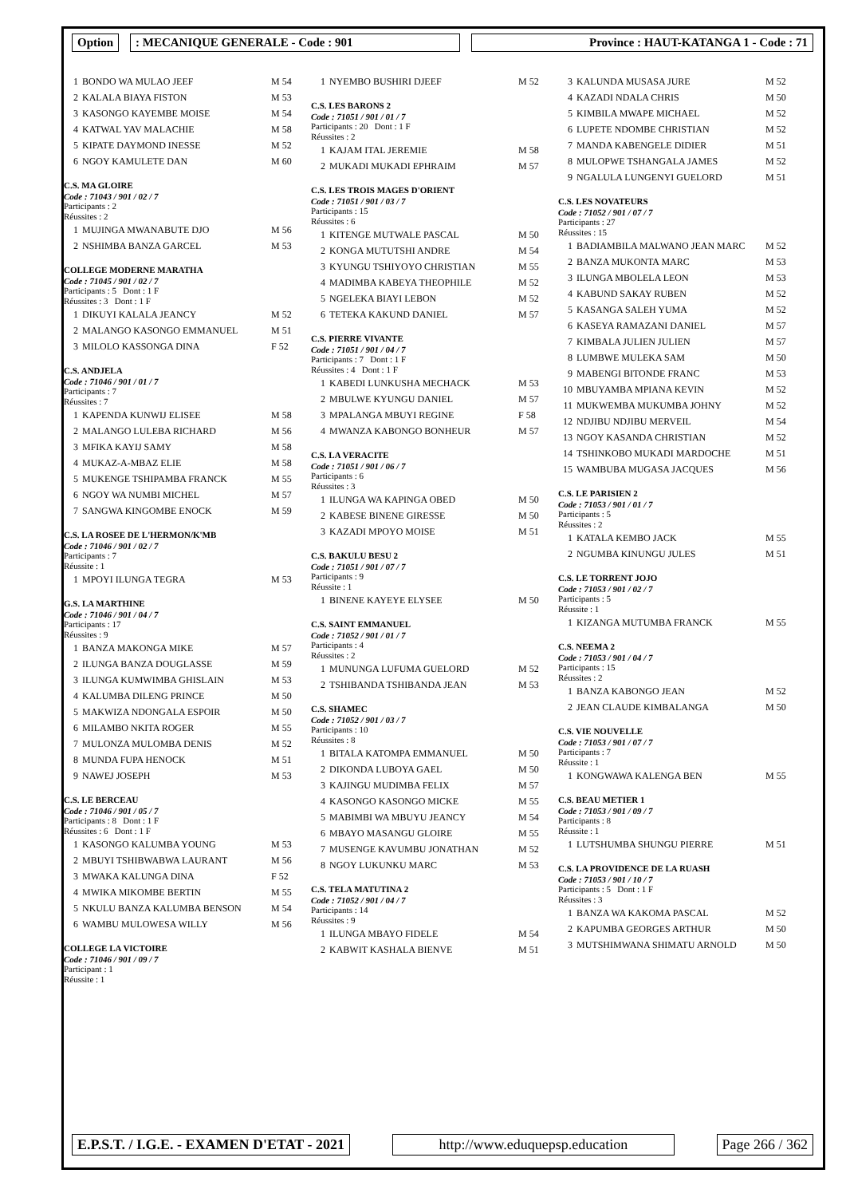Option : MECANIQUE GENERALE - Code : 901 Province : HAUT-KATANGA 1 - Code : 71
| 1 | BONDO WA MULAO JEEF | M 54 |
| 2 | KALALA BIAYA FISTON | M 53 |
| 3 | KASONGO KAYEMBE MOISE | M 54 |
| 4 | KATWAL YAV MALACHIE | M 58 |
| 5 | KIPATE DAYMOND INESSE | M 52 |
| 6 | NGOY KAMULETE DAN | M 60 |
C.S. MA GLOIRE
Code : 71043 / 901 / 02 / 7
Participants : 2
Réussites : 2
| 1 | MUJINGA MWANABUTE DJO | M 56 |
| 2 | NSHIMBA BANZA GARCEL | M 53 |
COLLEGE MODERNE MARATHA
Code : 71045 / 901 / 02 / 7
Participants : 5 Dont : 1 F
Réussites : 3 Dont : 1 F
| 1 | DIKUYI KALALA JEANCY | M 52 |
| 2 | MALANGO KASONGO EMMANUEL | M 51 |
| 3 | MILOLO KASSONGA DINA | F 52 |
C.S. ANDJELA
Code : 71046 / 901 / 01 / 7
Participants : 7
Réussites : 7
| 1 | KAPENDA KUNWIJ ELISEE | M 58 |
| 2 | MALANGO LULEBA RICHARD | M 56 |
| 3 | MFIKA KAYIJ SAMY | M 58 |
| 4 | MUKAZ-A-MBAZ ELIE | M 58 |
| 5 | MUKENGE TSHIPAMBA FRANCK | M 55 |
| 6 | NGOY WA NUMBI MICHEL | M 57 |
| 7 | SANGWA KINGOMBE ENOCK | M 59 |
C.S. LA ROSEE DE L'HERMON/K'MB
Code : 71046 / 901 / 02 / 7
Participants : 7
Réussite : 1
| 1 | MPOYI ILUNGA TEGRA | M 53 |
G.S. LA MARTHINE
Code : 71046 / 901 / 04 / 7
Participants : 17
Réussites : 9
| 1 | BANZA MAKONGA MIKE | M 57 |
| 2 | ILUNGA BANZA DOUGLASSE | M 59 |
| 3 | ILUNGA KUMWIMBA GHISLAIN | M 53 |
| 4 | KALUMBA DILENG PRINCE | M 50 |
| 5 | MAKWIZA NDONGALA ESPOIR | M 50 |
| 6 | MILAMBO NKITA ROGER | M 55 |
| 7 | MULONZA MULOMBA DENIS | M 52 |
| 8 | MUNDA FUPA HENOCK | M 51 |
| 9 | NAWEJ JOSEPH | M 53 |
C.S. LE BERCEAU
Code : 71046 / 901 / 05 / 7
Participants : 8 Dont : 1 F
Réussites : 6 Dont : 1 F
| 1 | KASONGO KALUMBA YOUNG | M 53 |
| 2 | MBUYI TSHIBWABWA LAURANT | M 56 |
| 3 | MWAKA KALUNGA DINA | F 52 |
| 4 | MWIKA MIKOMBE BERTIN | M 55 |
| 5 | NKULU BANZA KALUMBA BENSON | M 54 |
| 6 | WAMBU MULOWESA WILLY | M 56 |
COLLEGE LA VICTOIRE
Code : 71046 / 901 / 09 / 7
Participant : 1
Réussite : 1
| 1 | NYEMBO BUSHIRI DJEEF | M 52 |
C.S. LES BARONS 2
Code : 71051 / 901 / 01 / 7
Participants : 20 Dont : 1 F
Réussites : 2
| 1 | KAJAM ITAL JEREMIE | M 58 |
| 2 | MUKADI MUKADI EPHRAIM | M 57 |
C.S. LES TROIS MAGES D'ORIENT
Code : 71051 / 901 / 03 / 7
Participants : 15
Réussites : 6
| 1 | KITENGE MUTWALE PASCAL | M 50 |
| 2 | KONGA MUTUTSHI ANDRE | M 54 |
| 3 | KYUNGU TSHIYOYO CHRISTIAN | M 55 |
| 4 | MADIMBA KABEYA THEOPHILE | M 52 |
| 5 | NGELEKA BIAYI LEBON | M 52 |
| 6 | TETEKA KAKUND DANIEL | M 57 |
C.S. PIERRE VIVANTE
Code : 71051 / 901 / 04 / 7
Participants : 7 Dont : 1 F
Réussites : 4 Dont : 1 F
| 1 | KABEDI LUNKUSHA MECHACK | M 53 |
| 2 | MBULWE KYUNGU DANIEL | M 57 |
| 3 | MPALANGA MBUYI REGINE | F 58 |
| 4 | MWANZA KABONGO BONHEUR | M 57 |
C.S. LA VERACITE
Code : 71051 / 901 / 06 / 7
Participants : 6
Réussites : 3
| 1 | ILUNGA WA KAPINGA OBED | M 50 |
| 2 | KABESE BINENE GIRESSE | M 50 |
| 3 | KAZADI MPOYO MOISE | M 51 |
C.S. BAKULU BESU 2
Code : 71051 / 901 / 07 / 7
Participants : 9
Réussite : 1
| 1 | BINENE KAYEYE ELYSEE | M 50 |
C.S. SAINT EMMANUEL
Code : 71052 / 901 / 01 / 7
Participants : 4
Réussites : 2
| 1 | MUNUNGA LUFUMA GUELORD | M 52 |
| 2 | TSHIBANDA TSHIBANDA JEAN | M 53 |
C.S. SHAMEC
Code : 71052 / 901 / 03 / 7
Participants : 10
Réussites : 8
| 1 | BITALA KATOMPA EMMANUEL | M 50 |
| 2 | DIKONDA LUBOYA GAEL | M 50 |
| 3 | KAJINGU MUDIMBA FELIX | M 57 |
| 4 | KASONGO KASONGO MICKE | M 55 |
| 5 | MABIMBI WA MBUYU JEANCY | M 54 |
| 6 | MBAYO MASANGU GLOIRE | M 55 |
| 7 | MUSENGE KAVUMBU JONATHAN | M 52 |
| 8 | NGOY LUKUNKU MARC | M 53 |
C.S. TELA MATUTINA 2
Code : 71052 / 901 / 04 / 7
Participants : 14
Réussites : 9
| 1 | ILUNGA MBAYO FIDELE | M 54 |
| 2 | KABWIT KASHALA BIENVE | M 51 |
| 3 | KALUNDA MUSASA JURE | M 52 |
| 4 | KAZADI NDALA CHRIS | M 50 |
| 5 | KIMBILA MWAPE MICHAEL | M 52 |
| 6 | LUPETE NDOMBE CHRISTIAN | M 52 |
| 7 | MANDA KABENGELE DIDIER | M 51 |
| 8 | MULOPWE TSHANGALA JAMES | M 52 |
| 9 | NGALULA LUNGENYI GUELORD | M 51 |
C.S. LES NOVATEURS
Code : 71052 / 901 / 07 / 7
Participants : 27
Réussites : 15
| 1 | BADIAMBILA MALWANO JEAN MARC | M 52 |
| 2 | BANZA MUKONTA MARC | M 53 |
| 3 | ILUNGA MBOLELA LEON | M 53 |
| 4 | KABUND SAKAY RUBEN | M 52 |
| 5 | KASANGA SALEH YUMA | M 52 |
| 6 | KASEYA RAMAZANI DANIEL | M 57 |
| 7 | KIMBALA JULIEN JULIEN | M 57 |
| 8 | LUMBWE MULEKA SAM | M 50 |
| 9 | MABENGI BITONDE FRANC | M 53 |
| 10 | MBUYAMBA MPIANA KEVIN | M 52 |
| 11 | MUKWEMBA MUKUMBA JOHNY | M 52 |
| 12 | NDJIBU NDJIBU MERVEIL | M 54 |
| 13 | NGOY KASANDA CHRISTIAN | M 52 |
| 14 | TSHINKOBO MUKADI MARDOCHE | M 51 |
| 15 | WAMBUBA MUGASA JACQUES | M 56 |
C.S. LE PARISIEN 2
Code : 71053 / 901 / 01 / 7
Participants : 5
Réussites : 2
| 1 | KATALA KEMBO JACK | M 55 |
| 2 | NGUMBA KINUNGU JULES | M 51 |
C.S. LE TORRENT JOJO
Code : 71053 / 901 / 02 / 7
Participants : 5
Réussite : 1
| 1 | KIZANGA MUTUMBA FRANCK | M 55 |
C.S. NEEMA 2
Code : 71053 / 901 / 04 / 7
Participants : 15
Réussites : 2
| 1 | BANZA KABONGO JEAN | M 52 |
| 2 | JEAN CLAUDE KIMBALANGA | M 50 |
C.S. VIE NOUVELLE
Code : 71053 / 901 / 07 / 7
Participants : 7
Réussite : 1
| 1 | KONGWAWA KALENGA BEN | M 55 |
C.S. BEAU METIER 1
Code : 71053 / 901 / 09 / 7
Participants : 8
Réussite : 1
| 1 | LUTSHUMBA SHUNGU PIERRE | M 51 |
C.S. LA PROVIDENCE DE LA RUASH
Code : 71053 / 901 / 10 / 7
Participants : 5 Dont : 1 F
Réussites : 3
| 1 | BANZA WA KAKOMA PASCAL | M 52 |
| 2 | KAPUMBA GEORGES ARTHUR | M 50 |
| 3 | MUTSHIMWANA SHIMATU ARNOLD | M 50 |
E.P.S.T. / I.G.E. - EXAMEN D'ETAT - 2021
http://www.eduquepsp.education Page 266 / 362